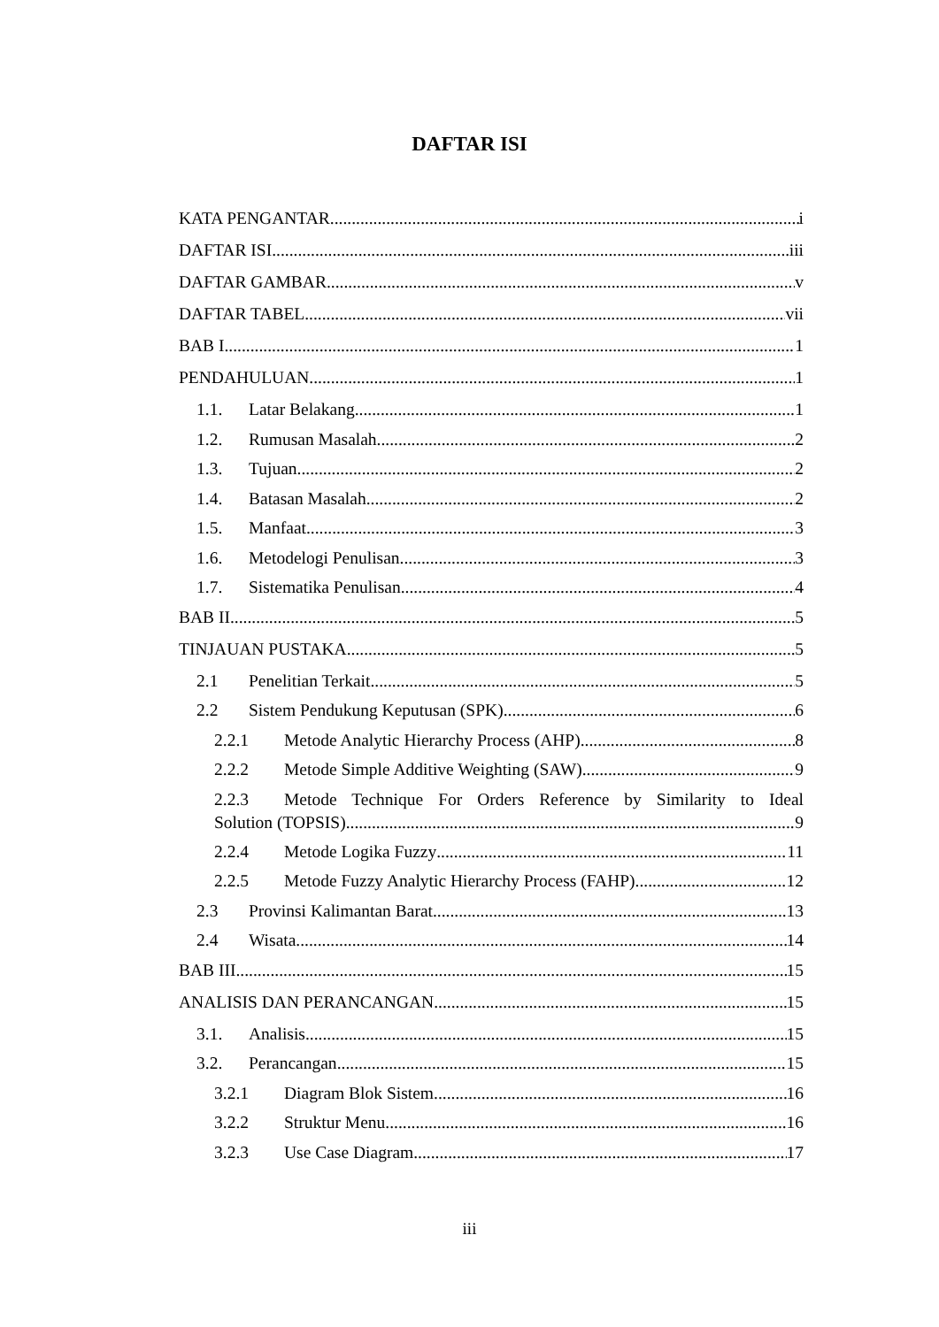DAFTAR ISI
KATA PENGANTAR i
DAFTAR ISI iii
DAFTAR GAMBAR v
DAFTAR TABEL vii
BAB I 1
PENDAHULUAN 1
1.1. Latar Belakang 1
1.2. Rumusan Masalah 2
1.3. Tujuan 2
1.4. Batasan Masalah 2
1.5. Manfaat 3
1.6. Metodelogi Penulisan 3
1.7. Sistematika Penulisan 4
BAB II 5
TINJAUAN PUSTAKA 5
2.1 Penelitian Terkait 5
2.2 Sistem Pendukung Keputusan (SPK) 6
2.2.1 Metode Analytic Hierarchy Process (AHP) 8
2.2.2 Metode Simple Additive Weighting (SAW) 9
2.2.3 Metode Technique For Orders Reference by Similarity to Ideal
Solution (TOPSIS) 9
2.2.4 Metode Logika Fuzzy 11
2.2.5 Metode Fuzzy Analytic Hierarchy Process (FAHP) 12
2.3 Provinsi Kalimantan Barat 13
2.4 Wisata 14
BAB III 15
ANALISIS DAN PERANCANGAN 15
3.1. Analisis 15
3.2. Perancangan 15
3.2.1 Diagram Blok Sistem 16
3.2.2 Struktur Menu 16
3.2.3 Use Case Diagram 17
iii